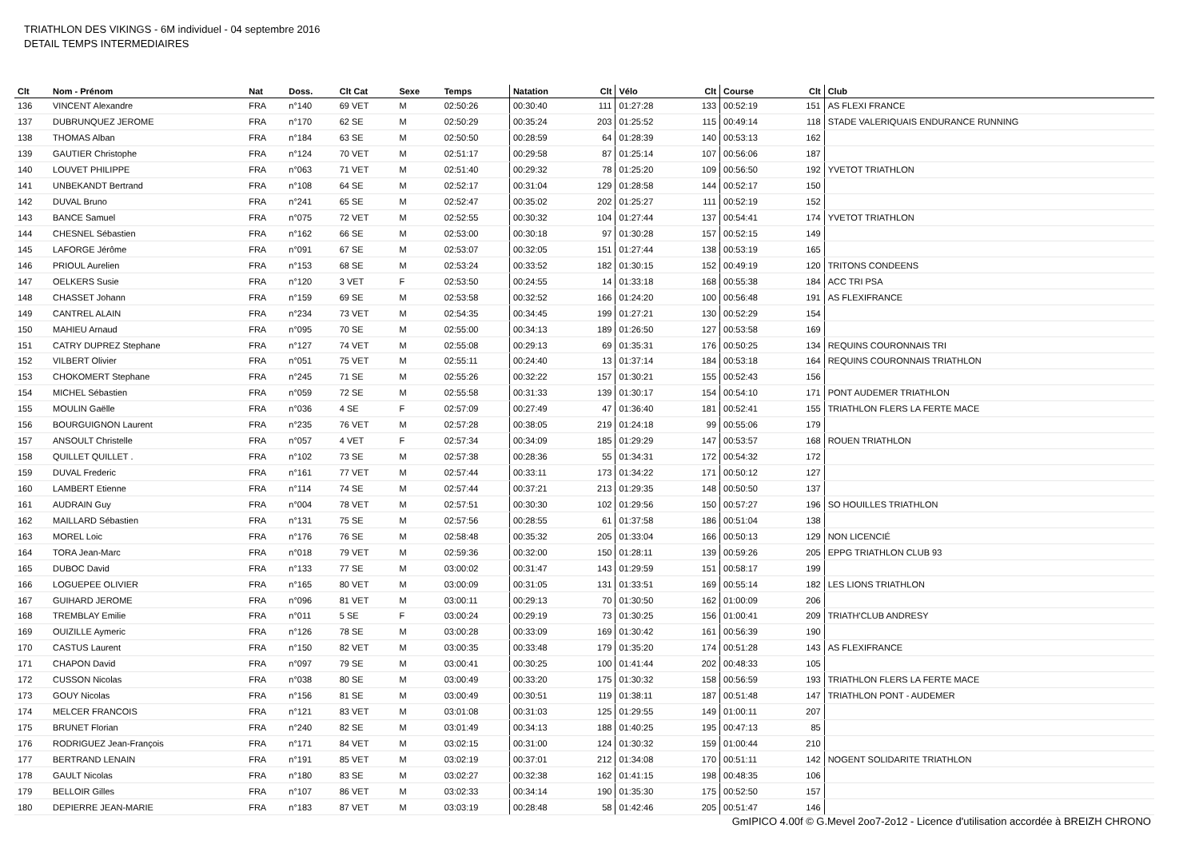TRIATHLON DES VIKINGS - 6M individuel - 04 septembre 2016
DETAIL TEMPS INTERMEDIAIRES
| Clt | Nom - Prénom | Nat | Doss. | Clt Cat | Sexe | Temps | Natation | Clt | Vélo | Clt | Course | Clt | Club |
| --- | --- | --- | --- | --- | --- | --- | --- | --- | --- | --- | --- | --- | --- |
| 136 | VINCENT Alexandre | FRA | n°140 | 69 VET | M | 02:50:26 | 00:30:40 | 111 | 01:27:28 | 133 | 00:52:19 | 151 | AS FLEXI FRANCE |
| 137 | DUBRUNQUEZ JEROME | FRA | n°170 | 62 SE | M | 02:50:29 | 00:35:24 | 203 | 01:25:52 | 115 | 00:49:14 | 118 | STADE VALERIQUAIS ENDURANCE RUNNING |
| 138 | THOMAS Alban | FRA | n°184 | 63 SE | M | 02:50:50 | 00:28:59 | 64 | 01:28:39 | 140 | 00:53:13 | 162 | |
| 139 | GAUTIER Christophe | FRA | n°124 | 70 VET | M | 02:51:17 | 00:29:58 | 87 | 01:25:14 | 107 | 00:56:06 | 187 | |
| 140 | LOUVET PHILIPPE | FRA | n°063 | 71 VET | M | 02:51:40 | 00:29:32 | 78 | 01:25:20 | 109 | 00:56:50 | 192 | YVETOT TRIATHLON |
| 141 | UNBEKANDT Bertrand | FRA | n°108 | 64 SE | M | 02:52:17 | 00:31:04 | 129 | 01:28:58 | 144 | 00:52:17 | 150 | |
| 142 | DUVAL Bruno | FRA | n°241 | 65 SE | M | 02:52:47 | 00:35:02 | 202 | 01:25:27 | 111 | 00:52:19 | 152 | |
| 143 | BANCE Samuel | FRA | n°075 | 72 VET | M | 02:52:55 | 00:30:32 | 104 | 01:27:44 | 137 | 00:54:41 | 174 | YVETOT TRIATHLON |
| 144 | CHESNEL Sébastien | FRA | n°162 | 66 SE | M | 02:53:00 | 00:30:18 | 97 | 01:30:28 | 157 | 00:52:15 | 149 | |
| 145 | LAFORGE Jérôme | FRA | n°091 | 67 SE | M | 02:53:07 | 00:32:05 | 151 | 01:27:44 | 138 | 00:53:19 | 165 | |
| 146 | PRIOUL Aurelien | FRA | n°153 | 68 SE | M | 02:53:24 | 00:33:52 | 182 | 01:30:15 | 152 | 00:49:19 | 120 | TRITONS CONDEENS |
| 147 | OELKERS Susie | FRA | n°120 | 3 VET | F | 02:53:50 | 00:24:55 | 14 | 01:33:18 | 168 | 00:55:38 | 184 | ACC TRI PSA |
| 148 | CHASSET Johann | FRA | n°159 | 69 SE | M | 02:53:58 | 00:32:52 | 166 | 01:24:20 | 100 | 00:56:48 | 191 | AS FLEXIFRANCE |
| 149 | CANTREL ALAIN | FRA | n°234 | 73 VET | M | 02:54:35 | 00:34:45 | 199 | 01:27:21 | 130 | 00:52:29 | 154 | |
| 150 | MAHIEU Arnaud | FRA | n°095 | 70 SE | M | 02:55:00 | 00:34:13 | 189 | 01:26:50 | 127 | 00:53:58 | 169 | |
| 151 | CATRY DUPREZ Stephane | FRA | n°127 | 74 VET | M | 02:55:08 | 00:29:13 | 69 | 01:35:31 | 176 | 00:50:25 | 134 | REQUINS COURONNAIS TRI |
| 152 | VILBERT Olivier | FRA | n°051 | 75 VET | M | 02:55:11 | 00:24:40 | 13 | 01:37:14 | 184 | 00:53:18 | 164 | REQUINS COURONNAIS TRIATHLON |
| 153 | CHOKOMERT Stephane | FRA | n°245 | 71 SE | M | 02:55:26 | 00:32:22 | 157 | 01:30:21 | 155 | 00:52:43 | 156 | |
| 154 | MICHEL Sébastien | FRA | n°059 | 72 SE | M | 02:55:58 | 00:31:33 | 139 | 01:30:17 | 154 | 00:54:10 | 171 | PONT AUDEMER TRIATHLON |
| 155 | MOULIN Gaëlle | FRA | n°036 | 4 SE | F | 02:57:09 | 00:27:49 | 47 | 01:36:40 | 181 | 00:52:41 | 155 | TRIATHLON FLERS LA FERTE MACE |
| 156 | BOURGUIGNON Laurent | FRA | n°235 | 76 VET | M | 02:57:28 | 00:38:05 | 219 | 01:24:18 | 99 | 00:55:06 | 179 | |
| 157 | ANSOULT Christelle | FRA | n°057 | 4 VET | F | 02:57:34 | 00:34:09 | 185 | 01:29:29 | 147 | 00:53:57 | 168 | ROUEN TRIATHLON |
| 158 | QUILLET QUILLET . | FRA | n°102 | 73 SE | M | 02:57:38 | 00:28:36 | 55 | 01:34:31 | 172 | 00:54:32 | 172 | |
| 159 | DUVAL Frederic | FRA | n°161 | 77 VET | M | 02:57:44 | 00:33:11 | 173 | 01:34:22 | 171 | 00:50:12 | 127 | |
| 160 | LAMBERT Etienne | FRA | n°114 | 74 SE | M | 02:57:44 | 00:37:21 | 213 | 01:29:35 | 148 | 00:50:50 | 137 | |
| 161 | AUDRAIN Guy | FRA | n°004 | 78 VET | M | 02:57:51 | 00:30:30 | 102 | 01:29:56 | 150 | 00:57:27 | 196 | SO HOUILLES TRIATHLON |
| 162 | MAILLARD Sébastien | FRA | n°131 | 75 SE | M | 02:57:56 | 00:28:55 | 61 | 01:37:58 | 186 | 00:51:04 | 138 | |
| 163 | MOREL Loic | FRA | n°176 | 76 SE | M | 02:58:48 | 00:35:32 | 205 | 01:33:04 | 166 | 00:50:13 | 129 | NON LICENCIÉ |
| 164 | TORA Jean-Marc | FRA | n°018 | 79 VET | M | 02:59:36 | 00:32:00 | 150 | 01:28:11 | 139 | 00:59:26 | 205 | EPPG TRIATHLON CLUB 93 |
| 165 | DUBOC David | FRA | n°133 | 77 SE | M | 03:00:02 | 00:31:47 | 143 | 01:29:59 | 151 | 00:58:17 | 199 | |
| 166 | LOGUEPEE OLIVIER | FRA | n°165 | 80 VET | M | 03:00:09 | 00:31:05 | 131 | 01:33:51 | 169 | 00:55:14 | 182 | LES LIONS TRIATHLON |
| 167 | GUIHARD JEROME | FRA | n°096 | 81 VET | M | 03:00:11 | 00:29:13 | 70 | 01:30:50 | 162 | 01:00:09 | 206 | |
| 168 | TREMBLAY Emilie | FRA | n°011 | 5 SE | F | 03:00:24 | 00:29:19 | 73 | 01:30:25 | 156 | 01:00:41 | 209 | TRIATH'CLUB ANDRESY |
| 169 | OUIZILLE Aymeric | FRA | n°126 | 78 SE | M | 03:00:28 | 00:33:09 | 169 | 01:30:42 | 161 | 00:56:39 | 190 | |
| 170 | CASTUS Laurent | FRA | n°150 | 82 VET | M | 03:00:35 | 00:33:48 | 179 | 01:35:20 | 174 | 00:51:28 | 143 | AS FLEXIFRANCE |
| 171 | CHAPON David | FRA | n°097 | 79 SE | M | 03:00:41 | 00:30:25 | 100 | 01:41:44 | 202 | 00:48:33 | 105 | |
| 172 | CUSSON Nicolas | FRA | n°038 | 80 SE | M | 03:00:49 | 00:33:20 | 175 | 01:30:32 | 158 | 00:56:59 | 193 | TRIATHLON FLERS LA FERTE MACE |
| 173 | GOUY Nicolas | FRA | n°156 | 81 SE | M | 03:00:49 | 00:30:51 | 119 | 01:38:11 | 187 | 00:51:48 | 147 | TRIATHLON PONT - AUDEMER |
| 174 | MELCER FRANCOIS | FRA | n°121 | 83 VET | M | 03:01:08 | 00:31:03 | 125 | 01:29:55 | 149 | 01:00:11 | 207 | |
| 175 | BRUNET Florian | FRA | n°240 | 82 SE | M | 03:01:49 | 00:34:13 | 188 | 01:40:25 | 195 | 00:47:13 | 85 | |
| 176 | RODRIGUEZ Jean-François | FRA | n°171 | 84 VET | M | 03:02:15 | 00:31:00 | 124 | 01:30:32 | 159 | 01:00:44 | 210 | |
| 177 | BERTRAND LENAIN | FRA | n°191 | 85 VET | M | 03:02:19 | 00:37:01 | 212 | 01:34:08 | 170 | 00:51:11 | 142 | NOGENT SOLIDARITE TRIATHLON |
| 178 | GAULT Nicolas | FRA | n°180 | 83 SE | M | 03:02:27 | 00:32:38 | 162 | 01:41:15 | 198 | 00:48:35 | 106 | |
| 179 | BELLOIR Gilles | FRA | n°107 | 86 VET | M | 03:02:33 | 00:34:14 | 190 | 01:35:30 | 175 | 00:52:50 | 157 | |
| 180 | DEPIERRE JEAN-MARIE | FRA | n°183 | 87 VET | M | 03:03:19 | 00:28:48 | 58 | 01:42:46 | 205 | 00:51:47 | 146 | |
GmIPICO 4.00f © G.Mevel 2oo7-2o12 - Licence d'utilisation accordée à BREIZH CHRONO